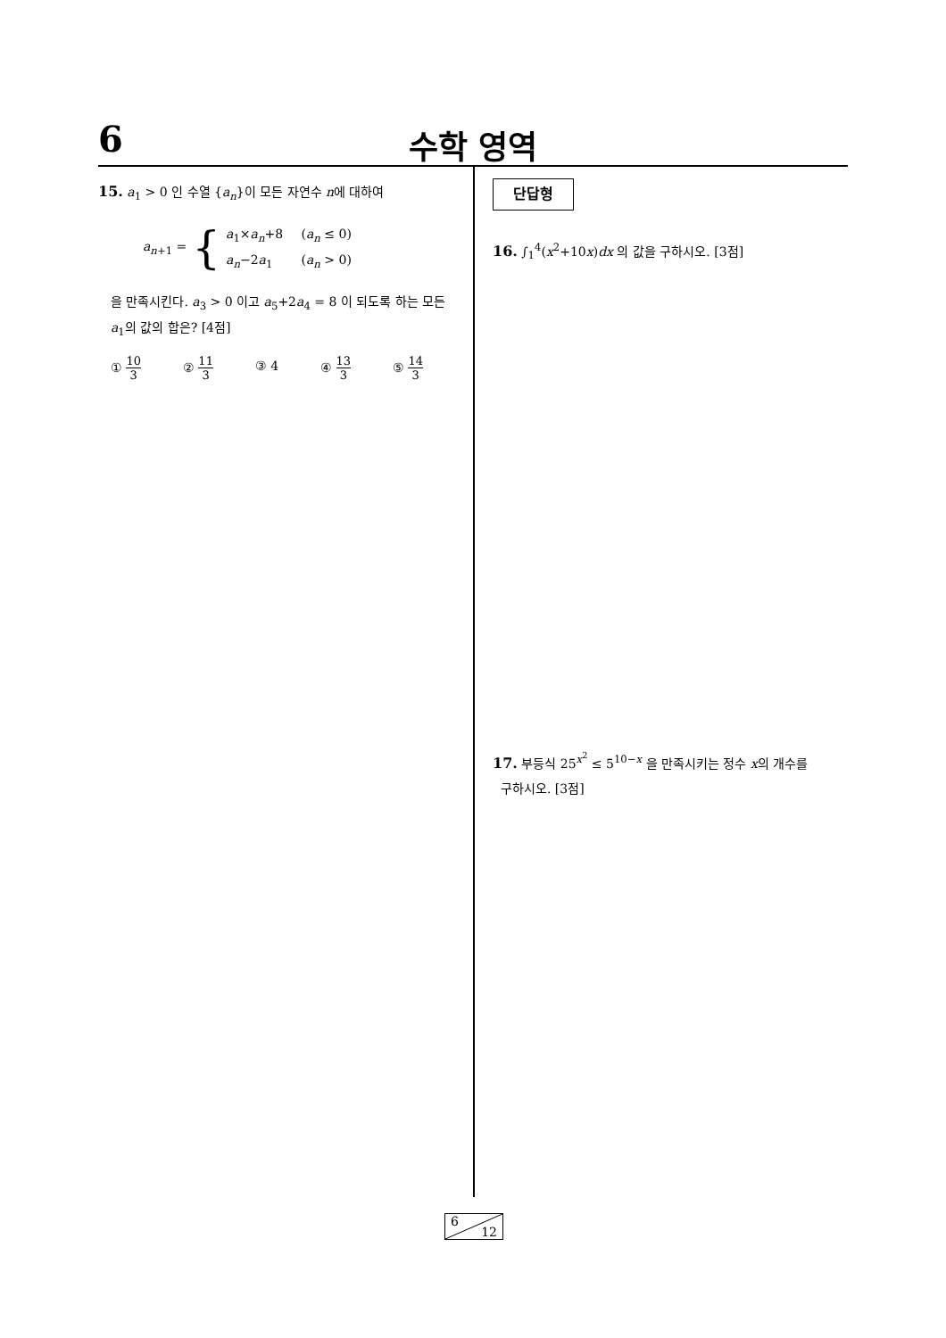6 수학 영역
15. a<sub>1</sub> > 0 인 수열 {a<sub>n</sub>}이 모든 자연수 n에 대하여
a<sub>n+1</sub> = {
a<sub>1</sub>×a<sub>n</sub>+8 (a<sub>n</sub> ≤ 0)
a<sub>n</sub>−2a<sub>1</sub> (a<sub>n</sub> > 0)
을 만족시킨다. a<sub>3</sub> > 0 이고 a<sub>5</sub>+2a<sub>4</sub> = 8 이 되도록 하는 모든 a<sub>1</sub>의 값의 합은? [4점]
① 10 3 ② 11 3 ③ 4 ④ 13 3 ⑤ 14 3
단답형
16. ∫<sub>1</sub><sup>4</sup>(x<sup>2</sup>+10x)dx 의 값을 구하시오. [3점]
17. 부등식 25<sup>x<sup>2</sup></sup> ≤ 5<sup>10−x</sup> 을 만족시키는 정수 x의 개수를
구하시오. [3점]
6
12